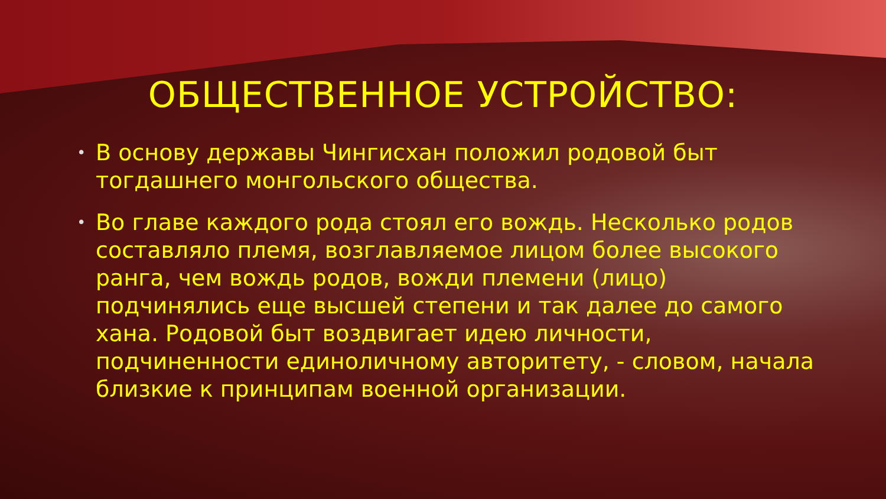ОБЩЕСТВЕННОЕ УСТРОЙСТВО:
• В основу державы Чингисхан положил родовой быт тогдашнего монгольского общества.
• Во главе каждого рода стоял его вождь. Несколько родов составляло племя, возглавляемое лицом более высокого ранга, чем вождь родов, вожди племени (лицо) подчинялись еще высшей степени и так далее до самого хана. Родовой быт воздвигает идею личности, подчиненности единоличному авторитету, - словом, начала близкие к принципам военной организации.